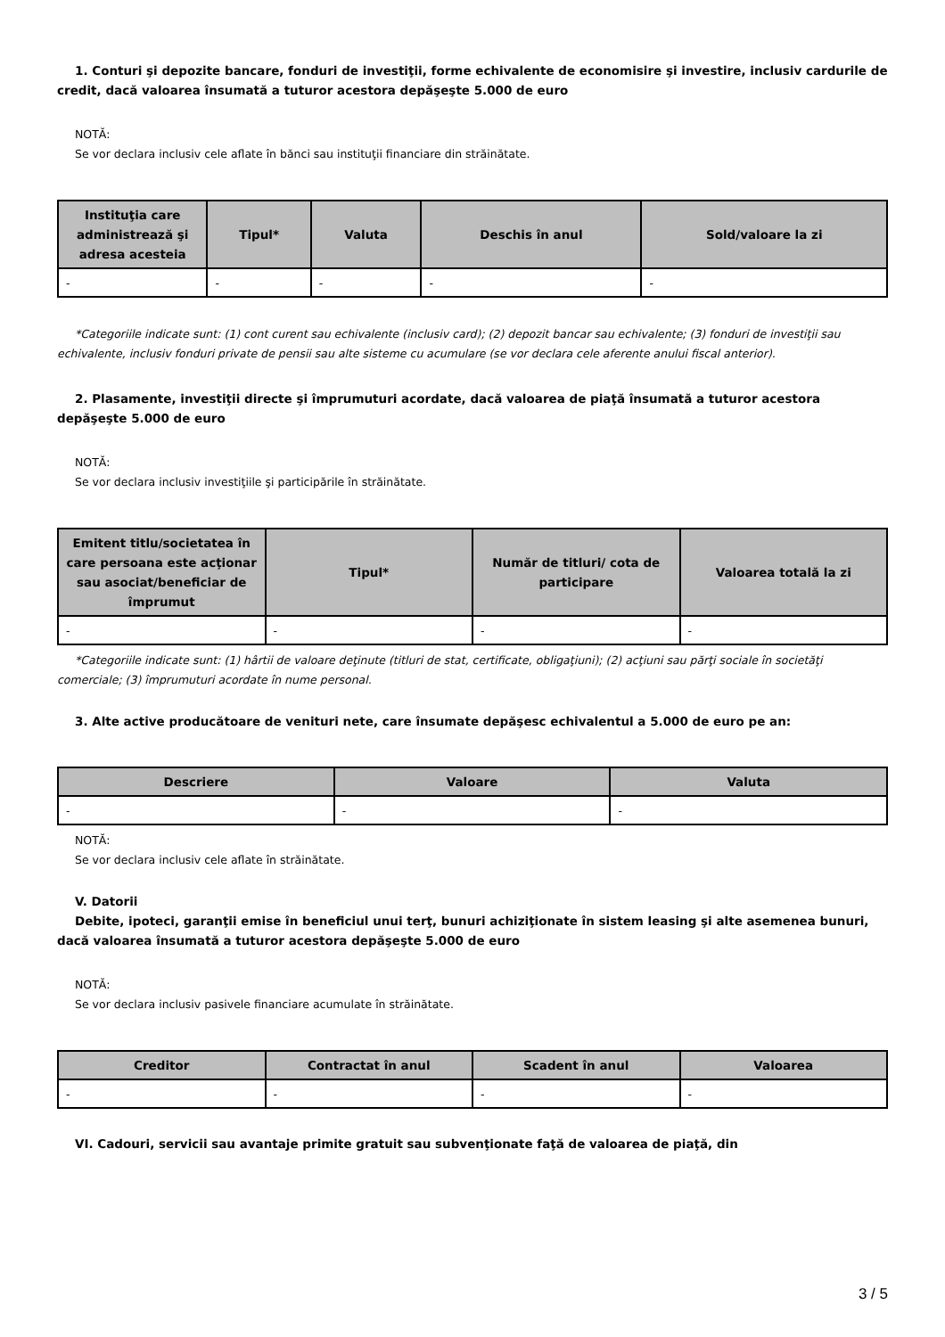1. Conturi şi depozite bancare, fonduri de investiţii, forme echivalente de economisire şi investire, inclusiv cardurile de credit, dacă valoarea însumată a tuturor acestora depăşeşte 5.000 de euro
NOTĂ:
Se vor declara inclusiv cele aflate în bănci sau instituţii financiare din străinătate.
| Instituţia care administrează şi adresa acesteia | Tipul* | Valuta | Deschis în anul | Sold/valoare la zi |
| --- | --- | --- | --- | --- |
| - | - | - | - | - |
*Categoriile indicate sunt: (1) cont curent sau echivalente (inclusiv card); (2) depozit bancar sau echivalente; (3) fonduri de investiţii sau echivalente, inclusiv fonduri private de pensii sau alte sisteme cu acumulare (se vor declara cele aferente anului fiscal anterior).
2. Plasamente, investiţii directe şi împrumuturi acordate, dacă valoarea de piaţă însumată a tuturor acestora depăşeşte 5.000 de euro
NOTĂ:
Se vor declara inclusiv investiţiile şi participările în străinătate.
| Emitent titlu/societatea în care persoana este acţionar sau asociat/beneficiar de împrumut | Tipul* | Număr de titluri/ cota de participare | Valoarea totală la zi |
| --- | --- | --- | --- |
| - | - | - | - |
*Categoriile indicate sunt: (1) hârtii de valoare deţinute (titluri de stat, certificate, obligaţiuni); (2) acţiuni sau părţi sociale în societăţi comerciale; (3) împrumuturi acordate în nume personal.
3. Alte active producătoare de venituri nete, care însumate depăşesc echivalentul a 5.000 de euro pe an:
| Descriere | Valoare | Valuta |
| --- | --- | --- |
| - | - | - |
NOTĂ:
Se vor declara inclusiv cele aflate în străinătate.
V. Datorii
Debite, ipoteci, garanţii emise în beneficiul unui terţ, bunuri achiziţionate în sistem leasing şi alte asemenea bunuri, dacă valoarea însumată a tuturor acestora depăşeşte 5.000 de euro
NOTĂ:
Se vor declara inclusiv pasivele financiare acumulate în străinătate.
| Creditor | Contractat în anul | Scadent în anul | Valoarea |
| --- | --- | --- | --- |
| - | - | - | - |
VI. Cadouri, servicii sau avantaje primite gratuit sau subvenţionate faţă de valoarea de piaţă, din
3 / 5